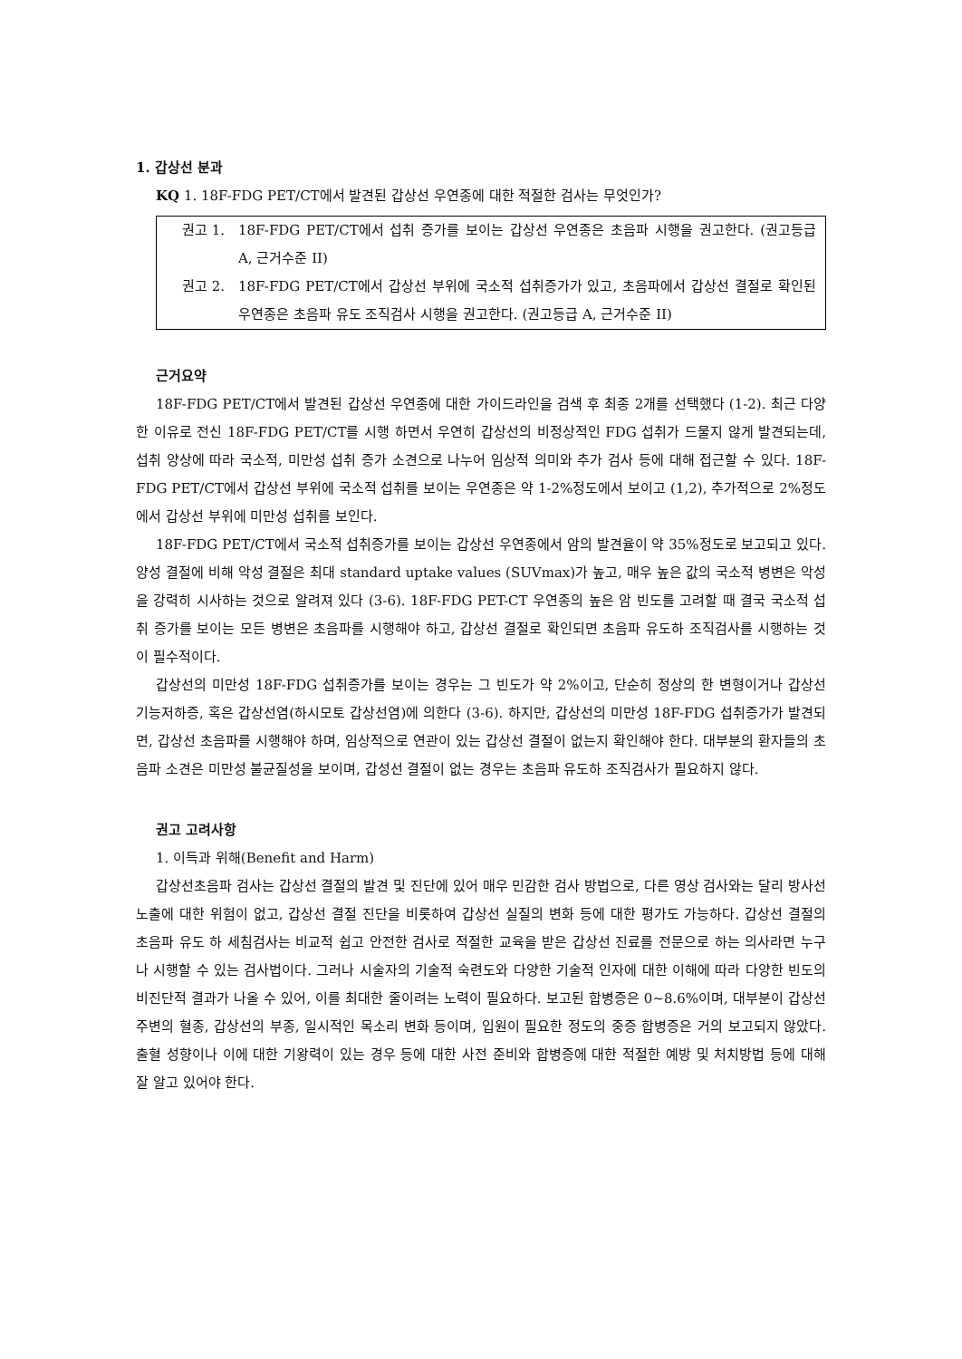1. 갑상선 분과
KQ 1. 18F-FDG PET/CT에서 발견된 갑상선 우연종에 대한 적절한 검사는 무엇인가?
권고 1. 18F-FDG PET/CT에서 섭취 증가를 보이는 갑상선 우연종은 초음파 시행을 권고한다. (권고등급 A, 근거수준 II)
권고 2. 18F-FDG PET/CT에서 갑상선 부위에 국소적 섭취증가가 있고, 초음파에서 갑상선 결절로 확인된 우연종은 초음파 유도 조직검사 시행을 권고한다. (권고등급 A, 근거수준 II)
근거요약
18F-FDG PET/CT에서 발견된 갑상선 우연종에 대한 가이드라인을 검색 후 최종 2개를 선택했다 (1-2). 최근 다양한 이유로 전신 18F-FDG PET/CT를 시행 하면서 우연히 갑상선의 비정상적인 FDG 섭취가 드물지 않게 발견되는데, 섭취 양상에 따라 국소적, 미만성 섭취 증가 소견으로 나누어 임상적 의미와 추가 검사 등에 대해 접근할 수 있다. 18F-FDG PET/CT에서 갑상선 부위에 국소적 섭취를 보이는 우연종은 약 1-2%정도에서 보이고 (1,2), 추가적으로 2%정도에서 갑상선 부위에 미만성 섭취를 보인다.
18F-FDG PET/CT에서 국소적 섭취증가를 보이는 갑상선 우연종에서 암의 발견율이 약 35%정도로 보고되고 있다. 양성 결절에 비해 악성 결절은 최대 standard uptake values (SUVmax)가 높고, 매우 높은 값의 국소적 병변은 악성을 강력히 시사하는 것으로 알려져 있다 (3-6). 18F-FDG PET-CT 우연종의 높은 암 빈도를 고려할 때 결국 국소적 섭취 증가를 보이는 모든 병변은 초음파를 시행해야 하고, 갑상선 결절로 확인되면 초음파 유도하 조직검사를 시행하는 것이 필수적이다.
갑상선의 미만성 18F-FDG 섭취증가를 보이는 경우는 그 빈도가 약 2%이고, 단순히 정상의 한 변형이거나 갑상선 기능저하증, 혹은 갑상선염(하시모토 갑상선염)에 의한다 (3-6). 하지만, 갑상선의 미만성 18F-FDG 섭취증가가 발견되면, 갑상선 초음파를 시행해야 하며, 임상적으로 연관이 있는 갑상선 결절이 없는지 확인해야 한다. 대부분의 환자들의 초음파 소견은 미만성 불균질성을 보이며, 갑성선 결절이 없는 경우는 초음파 유도하 조직검사가 필요하지 않다.
권고 고려사항
1. 이득과 위해(Benefit and Harm)
갑상선초음파 검사는 갑상선 결절의 발견 및 진단에 있어 매우 민감한 검사 방법으로, 다른 영상 검사와는 달리 방사선 노출에 대한 위험이 없고, 갑상선 결절 진단을 비롯하여 갑상선 실질의 변화 등에 대한 평가도 가능하다. 갑상선 결절의 초음파 유도 하 세침검사는 비교적 쉽고 안전한 검사로 적절한 교육을 받은 갑상선 진료를 전문으로 하는 의사라면 누구나 시행할 수 있는 검사법이다. 그러나 시술자의 기술적 숙련도와 다양한 기술적 인자에 대한 이해에 따라 다양한 빈도의 비진단적 결과가 나올 수 있어, 이를 최대한 줄이려는 노력이 필요하다. 보고된 합병증은 0~8.6%이며, 대부분이 갑상선 주변의 혈종, 갑상선의 부종, 일시적인 목소리 변화 등이며, 입원이 필요한 정도의 중증 합병증은 거의 보고되지 않았다. 출혈 성향이나 이에 대한 기왕력이 있는 경우 등에 대한 사전 준비와 합병증에 대한 적절한 예방 및 처치방법 등에 대해 잘 알고 있어야 한다.